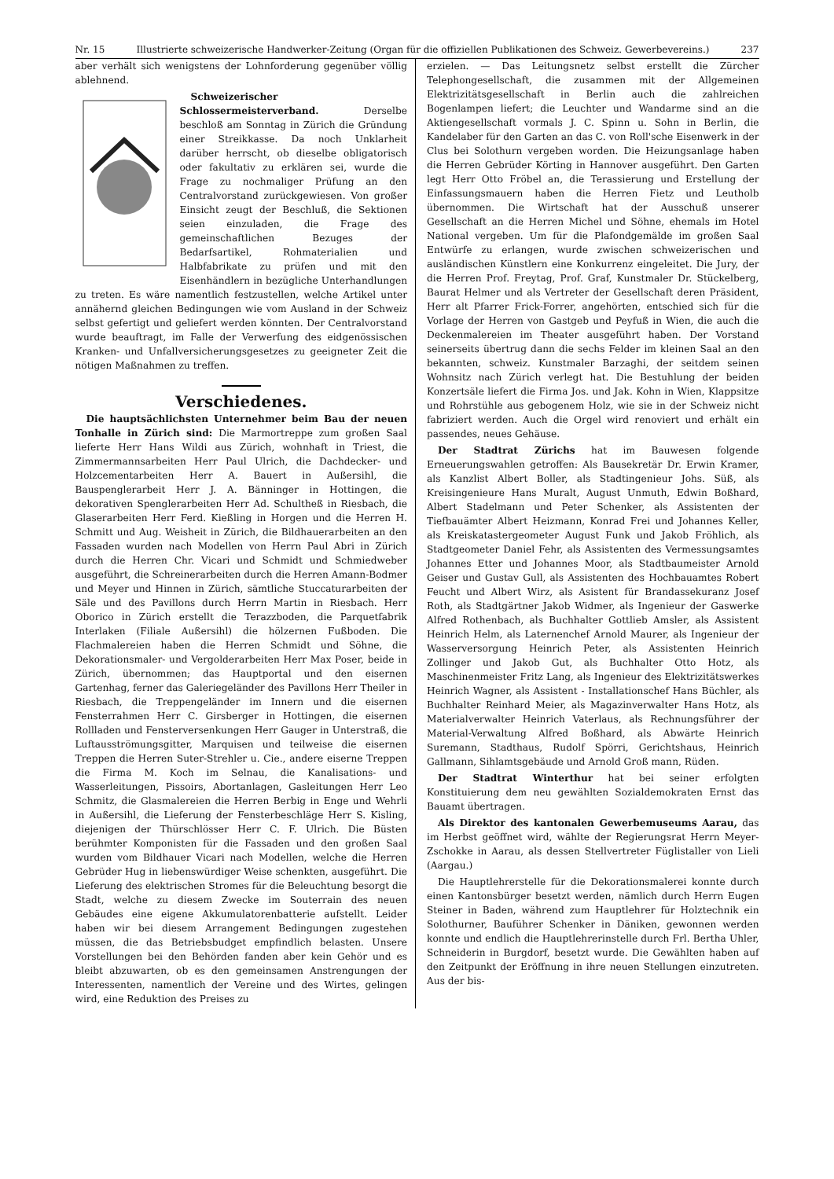Nr. 15 Illustrierte schweizerische Handwerker-Zeitung (Organ für die offiziellen Publikationen des Schweiz. Gewerbevereins.) 237
aber verhält sich wenigstens der Lohnforderung gegenüber völlig ablehnend.
Schweizerischer Schlossermeisterverband. Derselbe beschloß am Sonntag in Zürich die Gründung einer Streikkasse. Da noch Unklarheit darüber herrscht, ob dieselbe obligatorisch oder fakultativ zu erklären sei, wurde die Frage zu nochmaliger Prüfung an den Centralvorstand zurückgewiesen. Von großer Einsicht zeugt der Beschluß, die Sektionen seien einzuladen, die Frage des gemeinschaftlichen Bezuges der Bedarfsartikel, Rohmaterialien und Halbfabrikate zu prüfen und mit den Eisenhändlern in bezügliche Unterhandlungen zu treten. Es wäre namentlich festzustellen, welche Artikel unter annähernd gleichen Bedingungen wie vom Ausland in der Schweiz selbst gefertigt und geliefert werden könnten. Der Centralvorstand wurde beauftragt, im Falle der Verwerfung des eidgenössischen Kranken- und Unfallversicherungsgesetzes zu geeigneter Zeit die nötigen Maßnahmen zu treffen.
Verschiedenes.
Die hauptsächlichsten Unternehmer beim Bau der neuen Tonhalle in Zürich sind: Die Marmortreppe zum großen Saal lieferte Herr Hans Wildi aus Zürich, wohnhaft in Triest, die Zimmermannsarbeiten Herr Paul Ulrich, die Dachdecker- und Holzcementarbeiten Herr A. Bauert in Außersihl, die Bauspenglerarbeit Herr J. A. Bänninger in Hottingen, die dekorativen Spenglerarbeiten Herr Ad. Schultheß in Riesbach, die Glaserarbeiten Herr Ferd. Kießling in Horgen und die Herren H. Schmitt und Aug. Weisheit in Zürich, die Bildhauerarbeiten an den Fassaden wurden nach Modellen von Herrn Paul Abri in Zürich durch die Herren Chr. Vicari und Schmidt und Schmiedweber ausgeführt, die Schreinerarbeiten durch die Herren Amann-Bodmer und Meyer und Hinnen in Zürich, sämtliche Stuccaturarbeiten der Säle und des Pavillons durch Herrn Martin in Riesbach. Herr Oborico in Zürich erstellt die Terazzboden, die Parquetfabrik Interlaken (Filiale Außersihl) die hölzernen Fußboden. Die Flachmalereien haben die Herren Schmidt und Söhne, die Dekorationsmaler- und Vergolderarbeiten Herr Max Poser, beide in Zürich, übernommen; das Hauptportal und den eisernen Gartenhag, ferner das Galeriegeländer des Pavillons Herr Theiler in Riesbach, die Treppengeländer im Innern und die eisernen Fensterrahmen Herr C. Girsberger in Hottingen, die eisernen Rollladen und Fensterversenkungen Herr Gauger in Unterstraß, die Luftausströmungsgitter, Marquisen und teilweise die eisernen Treppen die Herren Suter-Strehler u. Cie., andere eiserne Treppen die Firma M. Koch im Selnau, die Kanalisations- und Wasserleitungen, Pissoirs, Abortanlagen, Gasleitungen Herr Leo Schmitz, die Glasmalereien die Herren Berbig in Enge und Wehrli in Außersihl, die Lieferung der Fensterbeschläge Herr S. Kisling, diejenigen der Thürschlösser Herr C. F. Ulrich. Die Büsten berühmter Komponisten für die Fassaden und den großen Saal wurden vom Bildhauer Vicari nach Modellen, welche die Herren Gebrüder Hug in liebenswürdiger Weise schenkten, ausgeführt. Die Lieferung des elektrischen Stromes für die Beleuchtung besorgt die Stadt, welche zu diesem Zwecke im Souterrain des neuen Gebäudes eine eigene Akkumulatorenbatterie aufstellt. Leider haben wir bei diesem Arrangement Bedingungen zugestehen müssen, die das Betriebsbudget empfindlich belasten. Unsere Vorstellungen bei den Behörden fanden aber kein Gehör und es bleibt abzuwarten, ob es den gemeinsamen Anstrengungen der Interessenten, namentlich der Vereine und des Wirtes, gelingen wird, eine Reduktion des Preises zu
erzielen. — Das Leitungsnetz selbst erstellt die Zürcher Telephongesellschaft, die zusammen mit der Allgemeinen Elektrizitätsgesellschaft in Berlin auch die zahlreichen Bogenlampen liefert; die Leuchter und Wandarme sind an die Aktiengesellschaft vormals J. C. Spinn u. Sohn in Berlin, die Kandelaber für den Garten an das C. von Roll'sche Eisenwerk in der Clus bei Solothurn vergeben worden. Die Heizungsanlage haben die Herren Gebrüder Körting in Hannover ausgeführt. Den Garten legt Herr Otto Fröbel an, die Terassierung und Erstellung der Einfassungsmauern haben die Herren Fietz und Leutholb übernommen. Die Wirtschaft hat der Ausschuß unserer Gesellschaft an die Herren Michel und Söhne, ehemals im Hotel National vergeben. Um für die Plafondgemälde im großen Saal Entwürfe zu erlangen, wurde zwischen schweizerischen und ausländischen Künstlern eine Konkurrenz eingeleitet. Die Jury, der die Herren Prof. Freytag, Prof. Graf, Kunstmaler Dr. Stückelberg, Baurat Helmer und als Vertreter der Gesellschaft deren Präsident, Herr alt Pfarrer Frick-Forrer, angehörten, entschied sich für die Vorlage der Herren von Gastgeb und Peyfuß in Wien, die auch die Deckenmalereien im Theater ausgeführt haben. Der Vorstand seinerseits übertrug dann die sechs Felder im kleinen Saal an den bekannten, schweiz. Kunstmaler Barzaghi, der seitdem seinen Wohnsitz nach Zürich verlegt hat. Die Bestuhlung der beiden Konzertsäle liefert die Firma Jos. und Jak. Kohn in Wien, Klappsitze und Rohrstühle aus gebogenem Holz, wie sie in der Schweiz nicht fabriziert werden. Auch die Orgel wird renoviert und erhält ein passendes, neues Gehäuse.
Der Stadtrat Zürichs hat im Bauwesen folgende Erneuerungswahlen getroffen: Als Bausekretär Dr. Erwin Kramer, als Kanzlist Albert Boller, als Stadtingenieur Johs. Süß, als Kreisingenieure Hans Muralt, August Unmuth, Edwin Boßhard, Albert Stadelmann und Peter Schenker, als Assistenten der Tiefbauämter Albert Heizmann, Konrad Frei und Johannes Keller, als Kreiskatastergeometer August Funk und Jakob Fröhlich, als Stadtgeometer Daniel Fehr, als Assistenten des Vermessungsamtes Johannes Etter und Johannes Moor, als Stadtbaumeister Arnold Geiser und Gustav Gull, als Assistenten des Hochbauamtes Robert Feucht und Albert Wirz, als Asistent für Brandassekuranz Josef Roth, als Stadtgärtner Jakob Widmer, als Ingenieur der Gaswerke Alfred Rothenbach, als Buchhalter Gottlieb Amsler, als Assistent Heinrich Helm, als Laternenchef Arnold Maurer, als Ingenieur der Wasserversorgung Heinrich Peter, als Assistenten Heinrich Zollinger und Jakob Gut, als Buchhalter Otto Hotz, als Maschinenmeister Fritz Lang, als Ingenieur des Elektrizitätswerkes Heinrich Wagner, als Assistent - Installationschef Hans Büchler, als Buchhalter Reinhard Meier, als Magazinverwalter Hans Hotz, als Materialverwalter Heinrich Vaterlaus, als Rechnungsführer der Material-Verwaltung Alfred Boßhard, als Abwärte Heinrich Suremann, Stadthaus, Rudolf Spörri, Gerichtshaus, Heinrich Gallmann, Sihlamtsgebäude und Arnold Groß mann, Rüden.
Der Stadtrat Winterthur hat bei seiner erfolgten Konstituierung dem neu gewählten Sozialdemokraten Ernst das Bauamt übertragen.
Als Direktor des kantonalen Gewerbemuseums Aarau, das im Herbst geöffnet wird, wählte der Regierungsrat Herrn Meyer-Zschokke in Aarau, als dessen Stellvertreter Füglistaller von Lieli (Aargau.)
Die Hauptlehrerstelle für die Dekorationsmalerei konnte durch einen Kantonsbürger besetzt werden, nämlich durch Herrn Eugen Steiner in Baden, während zum Hauptlehrer für Holztechnik ein Solothurner, Bauführer Schenker in Däniken, gewonnen werden konnte und endlich die Hauptlehrerinstelle durch Frl. Bertha Uhler, Schneiderin in Burgdorf, besetzt wurde. Die Gewählten haben auf den Zeitpunkt der Eröffnung in ihre neuen Stellungen einzutreten. Aus der bis-